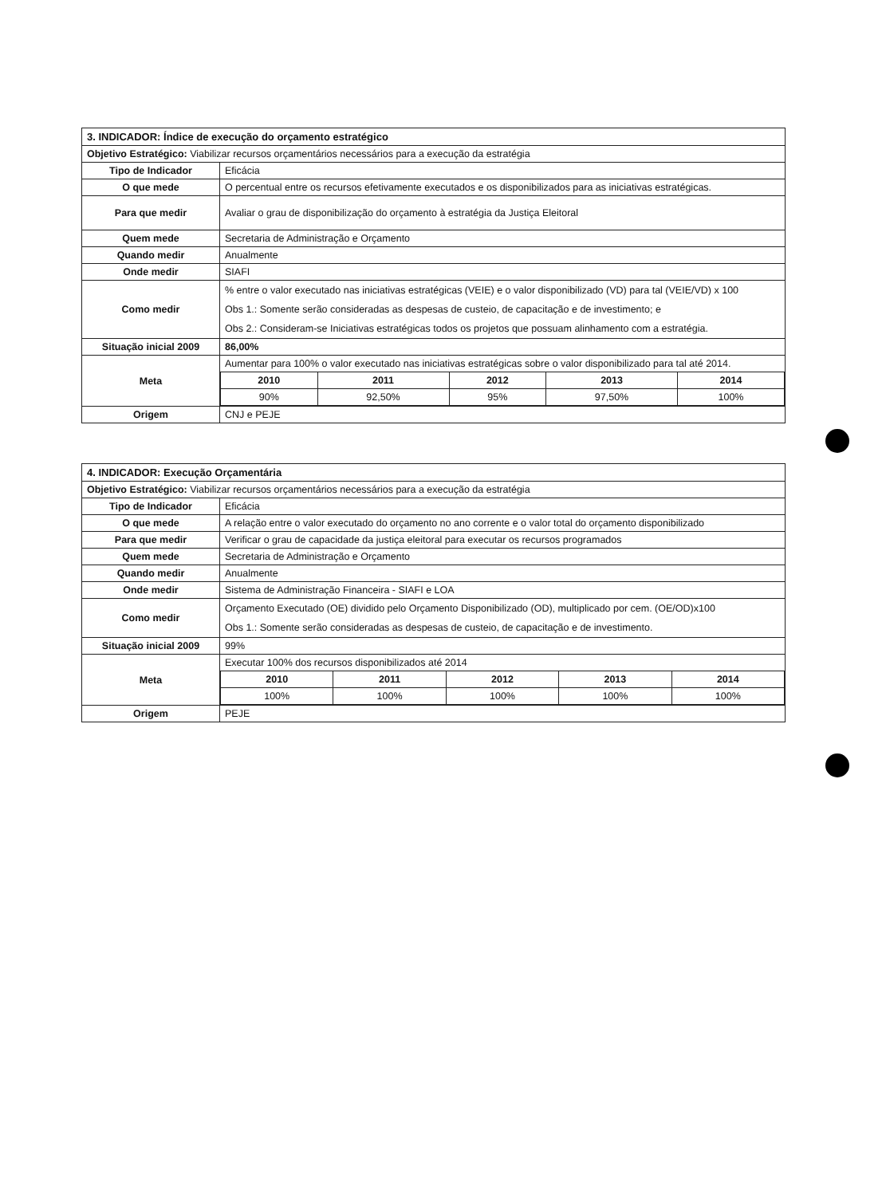| 3. INDICADOR: Índice de execução do orçamento estratégico | |
| Objetivo Estratégico: Viabilizar recursos orçamentários necessários para a execução da estratégia | |
| Tipo de Indicador | Eficácia |
| O que mede | O percentual entre os recursos efetivamente executados e os disponibilizados para as iniciativas estratégicas. |
| Para que medir | Avaliar o grau de disponibilização do orçamento à estratégia da Justiça Eleitoral |
| Quem mede | Secretaria de Administração e Orçamento |
| Quando medir | Anualmente |
| Onde medir | SIAFI |
| Como medir | % entre o valor executado nas iniciativas estratégicas (VEIE) e o valor disponibilizado (VD) para tal (VEIE/VD) x 100 Obs 1.: Somente serão consideradas as despesas de custeio, de capacitação e de investimento; e Obs 2.: Consideram-se Iniciativas estratégicas todos os projetos que possuam alinhamento com a estratégia. |
| Situação inicial 2009 | 86,00% |
| Meta | Aumentar para 100% o valor executado nas iniciativas estratégicas sobre o valor disponibilizado para tal até 2014. / 2010 / 2011 / 2012 / 2013 / 2014 / / --- / --- / --- / --- / --- / / 90% / 92,50% / 95% / 97,50% / 100% / |
| Origem | CNJ e PEJE |
| 4. INDICADOR: Execução Orçamentária | |
| Objetivo Estratégico: Viabilizar recursos orçamentários necessários para a execução da estratégia | |
| Tipo de Indicador | Eficácia |
| O que mede | A relação entre o valor executado do orçamento no ano corrente e o valor total do orçamento disponibilizado |
| Para que medir | Verificar o grau de capacidade da justiça eleitoral para executar os recursos programados |
| Quem mede | Secretaria de Administração e Orçamento |
| Quando medir | Anualmente |
| Onde medir | Sistema de Administração Financeira - SIAFI e LOA |
| Como medir | Orçamento Executado (OE) dividido pelo Orçamento Disponibilizado (OD), multiplicado por cem. (OE/OD)x100 Obs 1.: Somente serão consideradas as despesas de custeio, de capacitação e de investimento. |
| Situação inicial 2009 | 99% |
| Meta | Executar 100% dos recursos disponibilizados até 2014 / 2010 / 2011 / 2012 / 2013 / 2014 / / --- / --- / --- / --- / --- / / 100% / 100% / 100% / 100% / 100% / |
| Origem | PEJE |